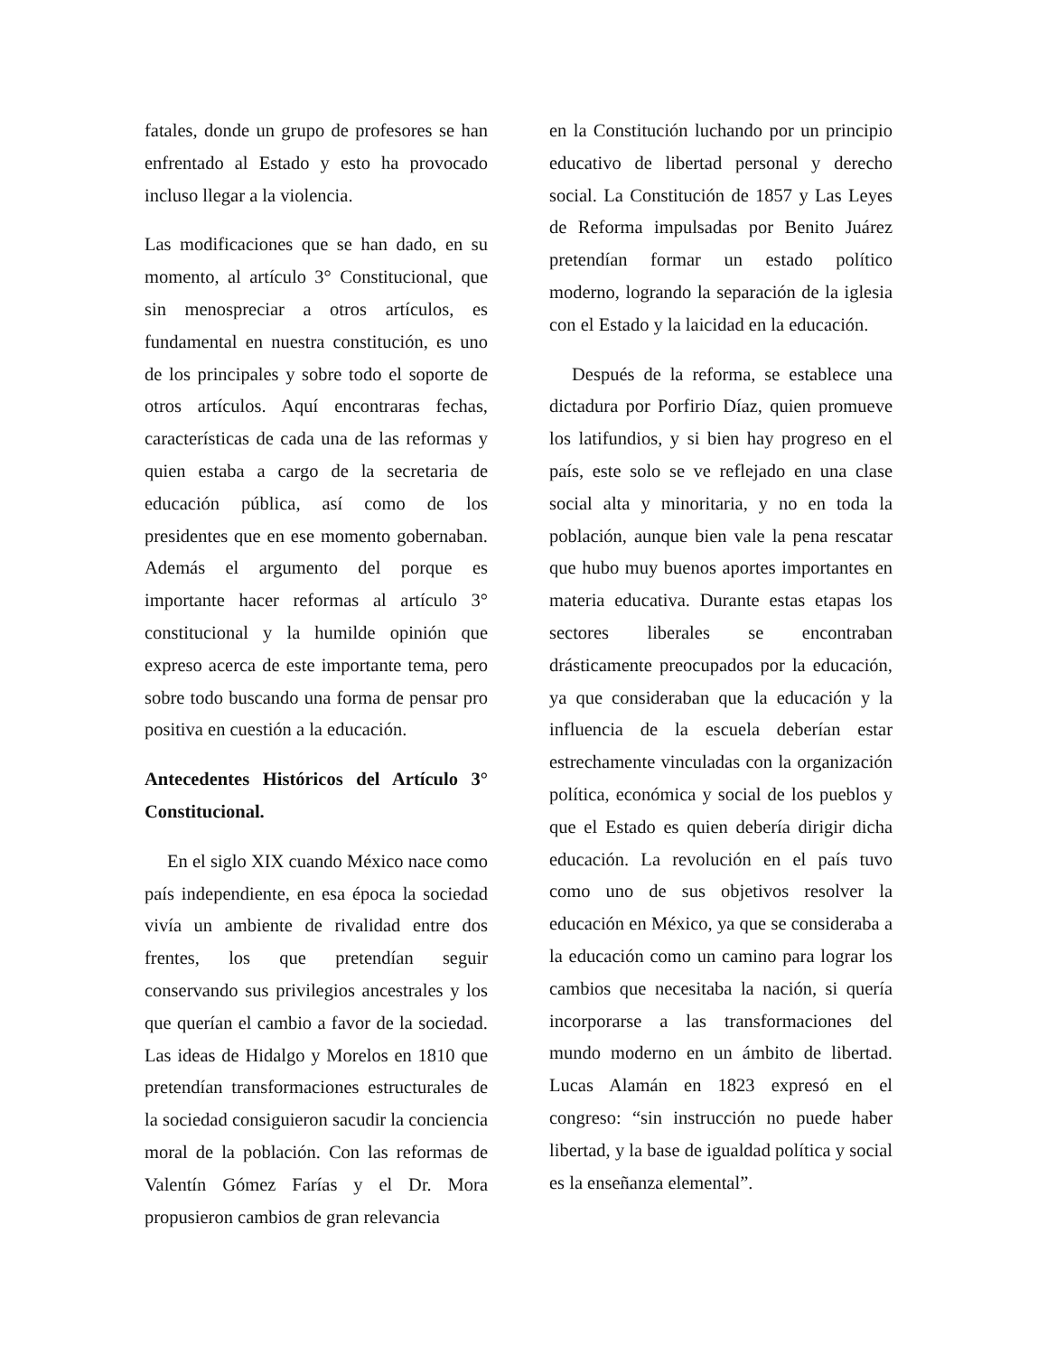fatales, donde un grupo de profesores se han enfrentado al Estado y esto ha provocado incluso llegar a la violencia.
Las modificaciones que se han dado, en su momento, al artículo 3° Constitucional, que sin menospreciar a otros artículos, es fundamental en nuestra constitución, es uno de los principales y sobre todo el soporte de otros artículos. Aquí encontraras fechas, características de cada una de las reformas y quien estaba a cargo de la secretaria de educación pública, así como de los presidentes que en ese momento gobernaban. Además el argumento del porque es importante hacer reformas al artículo 3° constitucional y la humilde opinión que expreso acerca de este importante tema, pero sobre todo buscando una forma de pensar pro positiva en cuestión a la educación.
Antecedentes Históricos del Artículo 3° Constitucional.
En el siglo XIX cuando México nace como país independiente, en esa época la sociedad vivía un ambiente de rivalidad entre dos frentes, los que pretendían seguir conservando sus privilegios ancestrales y los que querían el cambio a favor de la sociedad. Las ideas de Hidalgo y Morelos en 1810 que pretendían transformaciones estructurales de la sociedad consiguieron sacudir la conciencia moral de la población. Con las reformas de Valentín Gómez Farías y el Dr. Mora propusieron cambios de gran relevancia
en la Constitución luchando por un principio educativo de libertad personal y derecho social. La Constitución de 1857 y Las Leyes de Reforma impulsadas por Benito Juárez pretendían formar un estado político moderno, logrando la separación de la iglesia con el Estado y la laicidad en la educación.
Después de la reforma, se establece una dictadura por Porfirio Díaz, quien promueve los latifundios, y si bien hay progreso en el país, este solo se ve reflejado en una clase social alta y minoritaria, y no en toda la población, aunque bien vale la pena rescatar que hubo muy buenos aportes importantes en materia educativa. Durante estas etapas los sectores liberales se encontraban drásticamente preocupados por la educación, ya que consideraban que la educación y la influencia de la escuela deberían estar estrechamente vinculadas con la organización política, económica y social de los pueblos y que el Estado es quien debería dirigir dicha educación. La revolución en el país tuvo como uno de sus objetivos resolver la educación en México, ya que se consideraba a la educación como un camino para lograr los cambios que necesitaba la nación, si quería incorporarse a las transformaciones del mundo moderno en un ámbito de libertad. Lucas Alamán en 1823 expresó en el congreso: “sin instrucción no puede haber libertad, y la base de igualdad política y social es la enseñanza elemental”.